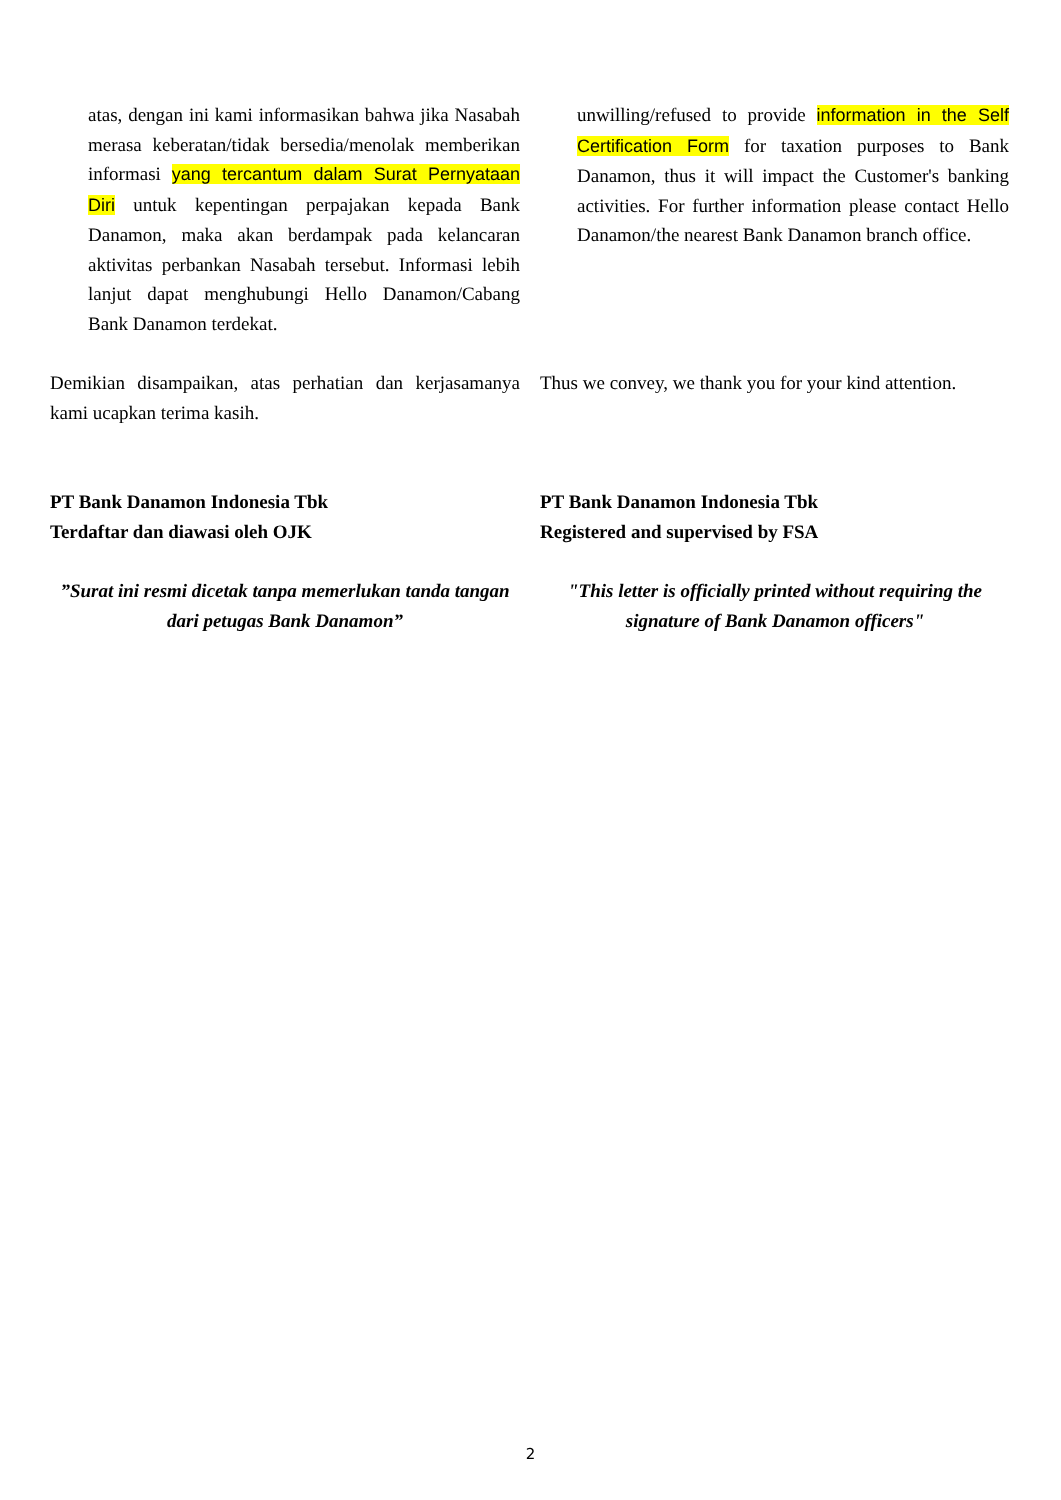atas, dengan ini kami informasikan bahwa jika Nasabah merasa keberatan/tidak bersedia/menolak memberikan informasi yang tercantum dalam Surat Pernyataan Diri untuk kepentingan perpajakan kepada Bank Danamon, maka akan berdampak pada kelancaran aktivitas perbankan Nasabah tersebut. Informasi lebih lanjut dapat menghubungi Hello Danamon/Cabang Bank Danamon terdekat.
unwilling/refused to provide information in the Self Certification Form for taxation purposes to Bank Danamon, thus it will impact the Customer's banking activities. For further information please contact Hello Danamon/the nearest Bank Danamon branch office.
Demikian disampaikan, atas perhatian dan kerjasamanya kami ucapkan terima kasih.
Thus we convey, we thank you for your kind attention.
PT Bank Danamon Indonesia Tbk
Terdaftar dan diawasi oleh OJK
PT Bank Danamon Indonesia Tbk
Registered and supervised by FSA
”Surat ini resmi dicetak tanpa memerlukan tanda tangan dari petugas Bank Danamon”
"This letter is officially printed without requiring the signature of Bank Danamon officers"
2